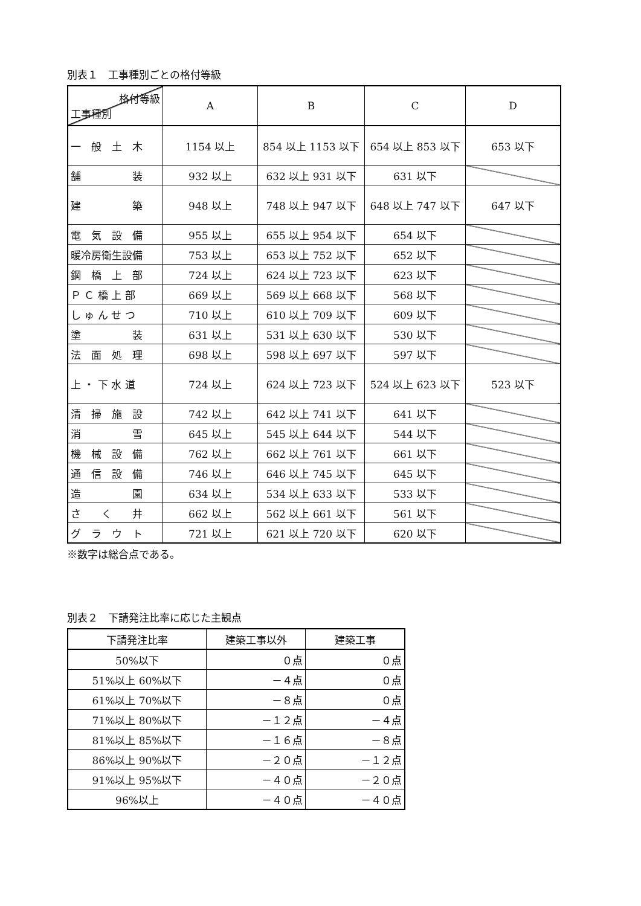別表１　工事種別ごとの格付等級
| 格付等級 工事種別 | A | B | C | D |
| --- | --- | --- | --- | --- |
| 一 般 土 木 | 1154 以上 | 854 以上 1153 以下 | 654 以上 853 以下 | 653 以下 |
| 舗 装 | 932 以上 | 632 以上 931 以下 | 631 以下 | |
| 建 築 | 948 以上 | 748 以上 947 以下 | 648 以上 747 以下 | 647 以下 |
| 電 気 設 備 | 955 以上 | 655 以上 954 以下 | 654 以下 | |
| 暖冷房衛生設備 | 753 以上 | 653 以上 752 以下 | 652 以下 | |
| 鋼 橋 上 部 | 724 以上 | 624 以上 723 以下 | 623 以下 | |
| Ｐ Ｃ 橋 上 部 | 669 以上 | 569 以上 668 以下 | 568 以下 | |
| し ゅ ん せ つ | 710 以上 | 610 以上 709 以下 | 609 以下 | |
| 塗 装 | 631 以上 | 531 以上 630 以下 | 530 以下 | |
| 法 面 処 理 | 698 以上 | 598 以上 697 以下 | 597 以下 | |
| 上 ・ 下 水 道 | 724 以上 | 624 以上 723 以下 | 524 以上 623 以下 | 523 以下 |
| 清 掃 施 設 | 742 以上 | 642 以上 741 以下 | 641 以下 | |
| 消 雪 | 645 以上 | 545 以上 644 以下 | 544 以下 | |
| 機 械 設 備 | 762 以上 | 662 以上 761 以下 | 661 以下 | |
| 通 信 設 備 | 746 以上 | 646 以上 745 以下 | 645 以下 | |
| 造 園 | 634 以上 | 534 以上 633 以下 | 533 以下 | |
| さ く 井 | 662 以上 | 562 以上 661 以下 | 561 以下 | |
| グ ラ ウ ト | 721 以上 | 621 以上 720 以下 | 620 以下 | |
※数字は総合点である。
別表２　下請発注比率に応じた主観点
| 下請発注比率 | 建築工事以外 | 建築工事 |
| --- | --- | --- |
| 50%以下 | ０点 | ０点 |
| 51%以上 60%以下 | －４点 | ０点 |
| 61%以上 70%以下 | －８点 | ０点 |
| 71%以上 80%以下 | －１２点 | －４点 |
| 81%以上 85%以下 | －１６点 | －８点 |
| 86%以上 90%以下 | －２０点 | －１２点 |
| 91%以上 95%以下 | －４０点 | －２０点 |
| 96%以上 | －４０点 | －４０点 |